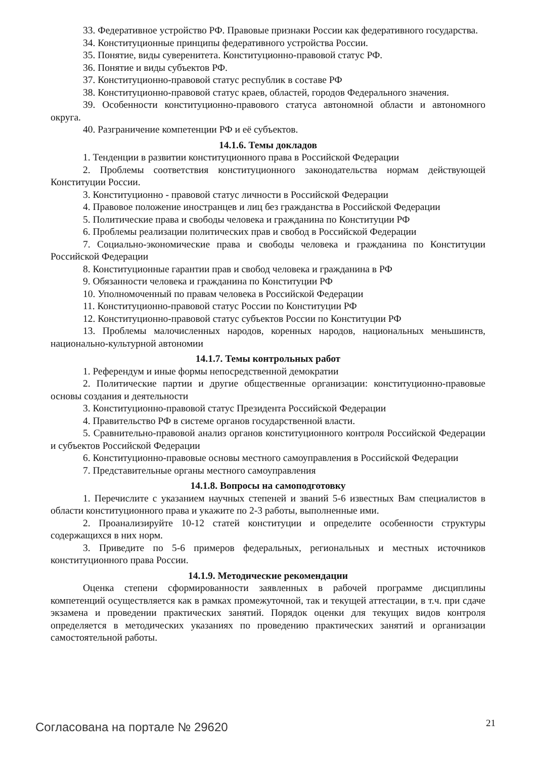33. Федеративное устройство РФ. Правовые признаки России как федеративного государства.
34. Конституционные принципы федеративного устройства России.
35. Понятие, виды суверенитета. Конституционно-правовой статус РФ.
36. Понятие и виды субъектов РФ.
37. Конституционно-правовой статус республик в составе РФ
38. Конституционно-правовой статус краев, областей, городов Федерального значения.
39. Особенности конституционно-правового статуса автономной области и автономного округа.
40. Разграничение компетенции РФ и её субъектов.
14.1.6. Темы докладов
1. Тенденции в развитии конституционного права в Российской Федерации
2. Проблемы соответствия конституционного законодательства нормам действующей Конституции России.
3. Конституционно - правовой статус личности в Российской Федерации
4. Правовое положение иностранцев и лиц без гражданства в Российской Федерации
5. Политические права и свободы человека и гражданина по Конституции РФ
6. Проблемы реализации политических прав и свобод в Российской Федерации
7. Социально-экономические права и свободы человека и гражданина по Конституции Российской Федерации
8. Конституционные гарантии прав и свобод человека и гражданина в РФ
9. Обязанности человека и гражданина по Конституции РФ
10. Уполномоченный по правам человека в Российской Федерации
11. Конституционно-правовой статус России по Конституции РФ
12. Конституционно-правовой статус субъектов России по Конституции РФ
13. Проблемы малочисленных народов, коренных народов, национальных меньшинств, национально-культурной автономии
14.1.7. Темы контрольных работ
1. Референдум и иные формы непосредственной демократии
2. Политические партии и другие общественные организации: конституционно-правовые основы создания и деятельности
3. Конституционно-правовой статус Президента Российской Федерации
4. Правительство РФ в системе органов государственной власти.
5. Сравнительно-правовой анализ органов конституционного контроля Российской Федерации и субъектов Российской Федерации
6. Конституционно-правовые основы местного самоуправления в Российской Федерации
7. Представительные органы местного самоуправления
14.1.8. Вопросы на самоподготовку
1. Перечислите с указанием научных степеней и званий 5-6 известных Вам специалистов в области конституционного права и укажите по 2-3 работы, выполненные ими.
2. Проанализируйте 10-12 статей конституции и определите особенности структуры содержащихся в них норм.
3. Приведите по 5-6 примеров федеральных, региональных и местных источников конституционного права России.
14.1.9. Методические рекомендации
Оценка степени сформированности заявленных в рабочей программе дисциплины компетенций осуществляется как в рамках промежуточной, так и текущей аттестации, в т.ч. при сдаче экзамена и проведении практических занятий. Порядок оценки для текущих видов контроля определяется в методических указаниях по проведению практических занятий и организации самостоятельной работы.
Согласована на портале № 29620 21